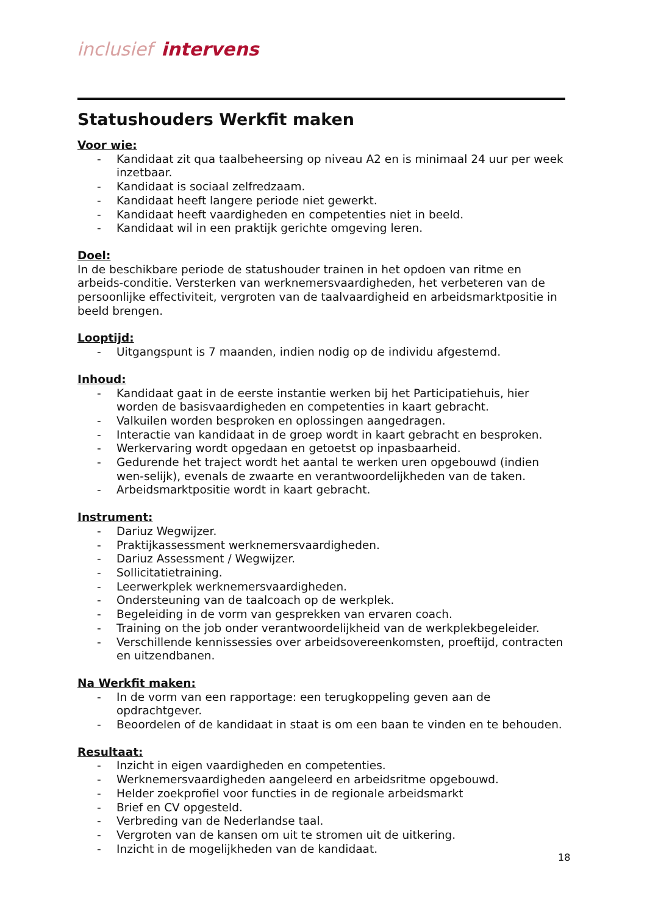inclusief intervens
Statushouders Werkfit maken
Voor wie:
- Kandidaat zit qua taalbeheersing op niveau A2 en is minimaal 24 uur per week inzetbaar.
- Kandidaat is sociaal zelfredzaam.
- Kandidaat heeft langere periode niet gewerkt.
- Kandidaat heeft vaardigheden en competenties niet in beeld.
- Kandidaat wil in een praktijk gerichte omgeving leren.
Doel:
In de beschikbare periode de statushouder trainen in het opdoen van ritme en arbeids-conditie. Versterken van werknemersvaardigheden, het verbeteren van de persoonlijke effectiviteit, vergroten van de taalvaardigheid en arbeidsmarktpositie in beeld brengen.
Looptijd:
- Uitgangspunt is 7 maanden, indien nodig op de individu afgestemd.
Inhoud:
- Kandidaat gaat in de eerste instantie werken bij het Participatiehuis, hier worden de basisvaardigheden en competenties in kaart gebracht.
- Valkuilen worden besproken en oplossingen aangedragen.
- Interactie van kandidaat in de groep wordt in kaart gebracht en besproken.
- Werkervaring wordt opgedaan en getoetst op inpasbaarheid.
- Gedurende het traject wordt het aantal te werken uren opgebouwd (indien wen-selijk), evenals de zwaarte en verantwoordelijkheden van de taken.
- Arbeidsmarktpositie wordt in kaart gebracht.
Instrument:
- Dariuz Wegwijzer.
- Praktijkassessment werknemersvaardigheden.
- Dariuz Assessment / Wegwijzer.
- Sollicitatietraining.
- Leerwerkplek werknemersvaardigheden.
- Ondersteuning van de taalcoach op de werkplek.
- Begeleiding in de vorm van gesprekken van ervaren coach.
- Training on the job onder verantwoordelijkheid van de werkplekbegeleider.
- Verschillende kennissessies over arbeidsovereenkomsten, proeftijd, contracten en uitzendbanen.
Na Werkfit maken:
- In de vorm van een rapportage: een terugkoppeling geven aan de opdrachtgever.
- Beoordelen of de kandidaat in staat is om een baan te vinden en te behouden.
Resultaat:
- Inzicht in eigen vaardigheden en competenties.
- Werknemersvaardigheden aangeleerd en arbeidsritme opgebouwd.
- Helder zoekprofiel voor functies in de regionale arbeidsmarkt
- Brief en CV opgesteld.
- Verbreding van de Nederlandse taal.
- Vergroten van de kansen om uit te stromen uit de uitkering.
- Inzicht in de mogelijkheden van de kandidaat.
18